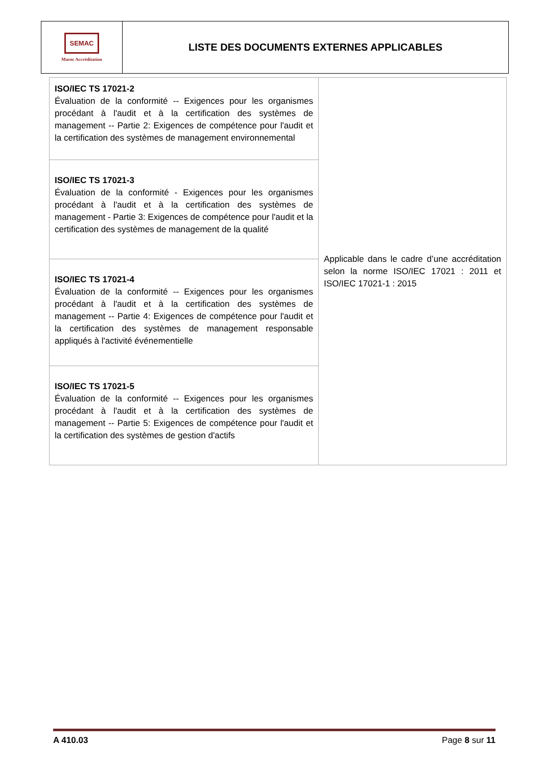SEMAC
Maroc Accréditation
LISTE DES DOCUMENTS EXTERNES APPLICABLES
| ISO/IEC TS 17021-2 Évaluation de la conformité -- Exigences pour les organismes procédant à l'audit et à la certification des systèmes de management -- Partie 2: Exigences de compétence pour l'audit et la certification des systèmes de management environnemental | Applicable dans le cadre d’une accréditation selon la norme ISO/IEC 17021 : 2011 et ISO/IEC 17021-1 : 2015 |
| ISO/IEC TS 17021-3 Évaluation de la conformité - Exigences pour les organismes procédant à l'audit et à la certification des systèmes de management - Partie 3: Exigences de compétence pour l'audit et la certification des systèmes de management de la qualité | |
| ISO/IEC TS 17021-4 Évaluation de la conformité -- Exigences pour les organismes procédant à l'audit et à la certification des systèmes de management -- Partie 4: Exigences de compétence pour l'audit et la certification des systèmes de management responsable appliqués à l'activité événementielle | |
| ISO/IEC TS 17021-5 Évaluation de la conformité -- Exigences pour les organismes procédant à l'audit et à la certification des systèmes de management -- Partie 5: Exigences de compétence pour l'audit et la certification des systèmes de gestion d'actifs | |
A 410.03 Page 8 sur 11